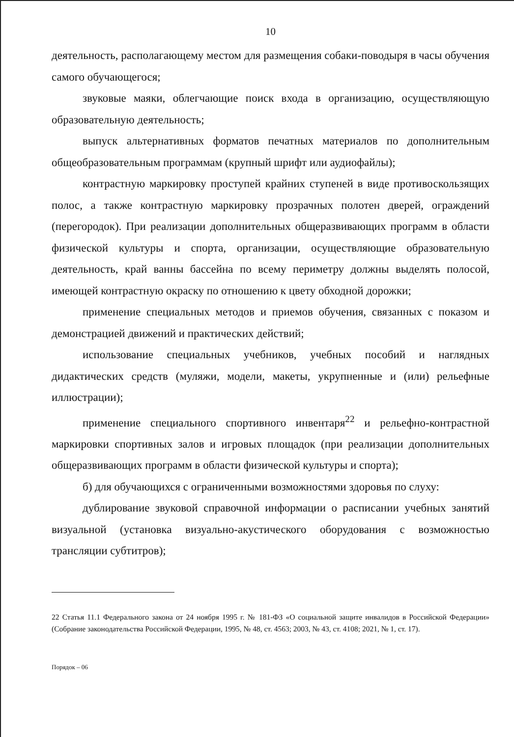10
деятельность, располагающему местом для размещения собаки-поводыря в часы обучения самого обучающегося;
звуковые маяки, облегчающие поиск входа в организацию, осуществляющую образовательную деятельность;
выпуск альтернативных форматов печатных материалов по дополнительным общеобразовательным программам (крупный шрифт или аудиофайлы);
контрастную маркировку проступей крайних ступеней в виде противоскользящих полос, а также контрастную маркировку прозрачных полотен дверей, ограждений (перегородок). При реализации дополнительных общеразвивающих программ в области физической культуры и спорта, организации, осуществляющие образовательную деятельность, край ванны бассейна по всему периметру должны выделять полосой, имеющей контрастную окраску по отношению к цвету обходной дорожки;
применение специальных методов и приемов обучения, связанных с показом и демонстрацией движений и практических действий;
использование специальных учебников, учебных пособий и наглядных дидактических средств (муляжи, модели, макеты, укрупненные и (или) рельефные иллюстрации);
применение специального спортивного инвентаря<sup>22</sup> и рельефно-контрастной маркировки спортивных залов и игровых площадок (при реализации дополнительных общеразвивающих программ в области физической культуры и спорта);
б) для обучающихся с ограниченными возможностями здоровья по слуху:
дублирование звуковой справочной информации о расписании учебных занятий визуальной (установка визуально-акустического оборудования с возможностью трансляции субтитров);
22 Статья 11.1 Федерального закона от 24 ноября 1995 г. № 181-ФЗ «О социальной защите инвалидов в Российской Федерации» (Собрание законодательства Российской Федерации, 1995, № 48, ст. 4563; 2003, № 43, ст. 4108; 2021, № 1, ст. 17).
Порядок – 06